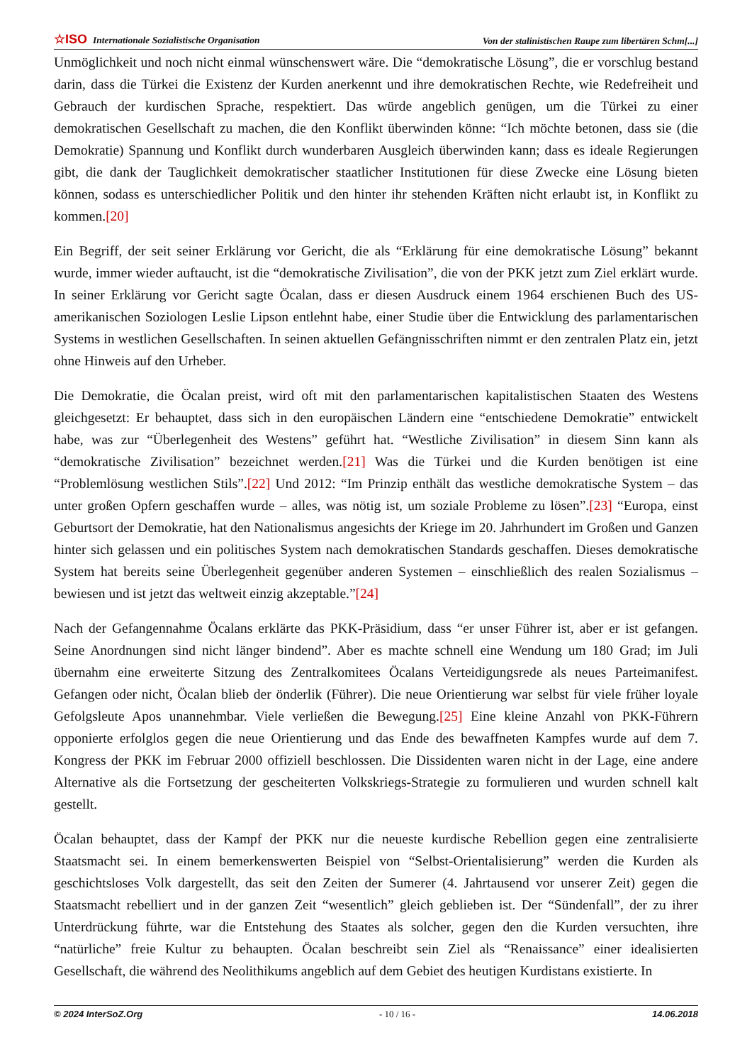☆ISO Internationale Sozialistische Organisation
Von der stalinistischen Raupe zum libertären Schm[...]
Unmöglichkeit und noch nicht einmal wünschenswert wäre. Die “demokratische Lösung”, die er vorschlug bestand darin, dass die Türkei die Existenz der Kurden anerkennt und ihre demokratischen Rechte, wie Redefreiheit und Gebrauch der kurdischen Sprache, respektiert. Das würde angeblich genügen, um die Türkei zu einer demokratischen Gesellschaft zu machen, die den Konflikt überwinden könne: “Ich möchte betonen, dass sie (die Demokratie) Spannung und Konflikt durch wunderbaren Ausgleich überwinden kann; dass es ideale Regierungen gibt, die dank der Tauglichkeit demokratischer staatlicher Institutionen für diese Zwecke eine Lösung bieten können, sodass es unterschiedlicher Politik und den hinter ihr stehenden Kräften nicht erlaubt ist, in Konflikt zu kommen.[20]
Ein Begriff, der seit seiner Erklärung vor Gericht, die als “Erklärung für eine demokratische Lösung” bekannt wurde, immer wieder auftaucht, ist die “demokratische Zivilisation”, die von der PKK jetzt zum Ziel erklärt wurde. In seiner Erklärung vor Gericht sagte Öcalan, dass er diesen Ausdruck einem 1964 erschienen Buch des US-amerikanischen Soziologen Leslie Lipson entlehnt habe, einer Studie über die Entwicklung des parlamentarischen Systems in westlichen Gesellschaften. In seinen aktuellen Gefängnisschriften nimmt er den zentralen Platz ein, jetzt ohne Hinweis auf den Urheber.
Die Demokratie, die Öcalan preist, wird oft mit den parlamentarischen kapitalistischen Staaten des Westens gleichgesetzt: Er behauptet, dass sich in den europäischen Ländern eine “entschiedene Demokratie” entwickelt habe, was zur “Überlegenheit des Westens” geführt hat. “Westliche Zivilisation” in diesem Sinn kann als “demokratische Zivilisation” bezeichnet werden.[21] Was die Türkei und die Kurden benötigen ist eine “Problemlösung westlichen Stils”.[22] Und 2012: “Im Prinzip enthält das westliche demokratische System – das unter großen Opfern geschaffen wurde – alles, was nötig ist, um soziale Probleme zu lösen”.[23] “Europa, einst Geburtsort der Demokratie, hat den Nationalismus angesichts der Kriege im 20. Jahrhundert im Großen und Ganzen hinter sich gelassen und ein politisches System nach demokratischen Standards geschaffen. Dieses demokratische System hat bereits seine Überlegenheit gegenüber anderen Systemen – einschließlich des realen Sozialismus – bewiesen und ist jetzt das weltweit einzig akzeptable.”[24]
Nach der Gefangennahme Öcalans erklärte das PKK-Präsidium, dass “er unser Führer ist, aber er ist gefangen. Seine Anordnungen sind nicht länger bindend”. Aber es machte schnell eine Wendung um 180 Grad; im Juli übernahm eine erweiterte Sitzung des Zentralkomitees Öcalans Verteidigungsrede als neues Parteimanifest. Gefangen oder nicht, Öcalan blieb der önderlik (Führer). Die neue Orientierung war selbst für viele früher loyale Gefolgsleute Apos unannehmbar. Viele verließen die Bewegung.[25] Eine kleine Anzahl von PKK-Führern opponierte erfolglos gegen die neue Orientierung und das Ende des bewaffneten Kampfes wurde auf dem 7. Kongress der PKK im Februar 2000 offiziell beschlossen. Die Dissidenten waren nicht in der Lage, eine andere Alternative als die Fortsetzung der gescheiterten Volkskriegs-Strategie zu formulieren und wurden schnell kalt gestellt.
Öcalan behauptet, dass der Kampf der PKK nur die neueste kurdische Rebellion gegen eine zentralisierte Staatsmacht sei. In einem bemerkenswerten Beispiel von “Selbst-Orientalisierung” werden die Kurden als geschichtsloses Volk dargestellt, das seit den Zeiten der Sumerer (4. Jahrtausend vor unserer Zeit) gegen die Staatsmacht rebelliert und in der ganzen Zeit “wesentlich” gleich geblieben ist. Der “Sündenfall”, der zu ihrer Unterdrückung führte, war die Entstehung des Staates als solcher, gegen den die Kurden versuchten, ihre “natürliche” freie Kultur zu behaupten. Öcalan beschreibt sein Ziel als “Renaissance” einer idealisierten Gesellschaft, die während des Neolithikums angeblich auf dem Gebiet des heutigen Kurdistans existierte. In
© 2024 InterSoZ.Org - 10 / 16 - 14.06.2018